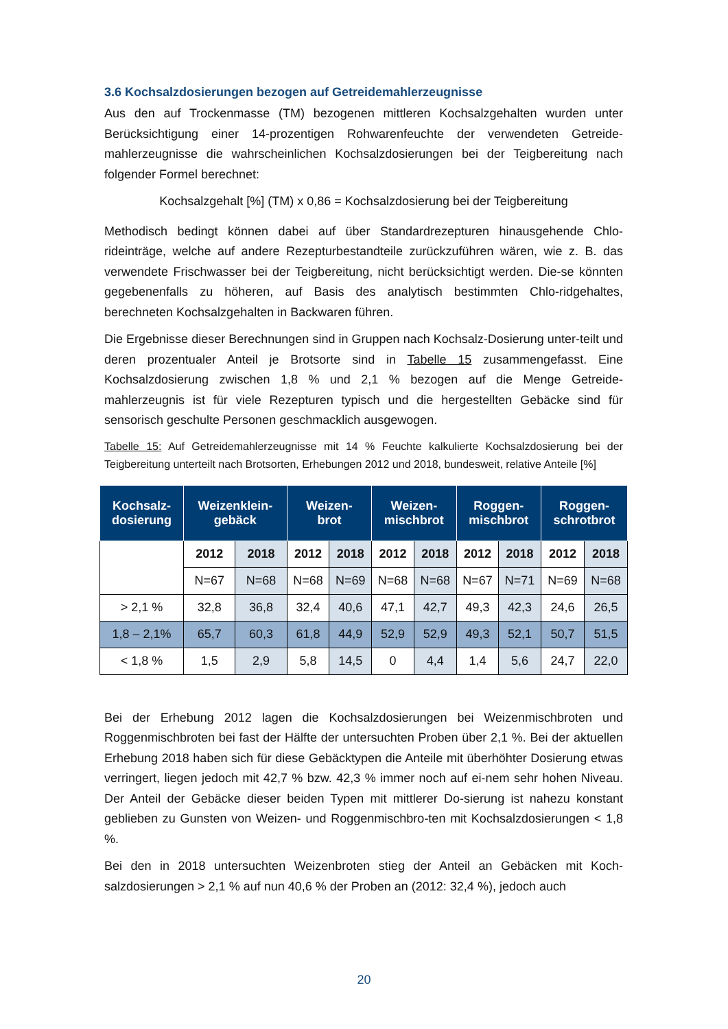3.6 Kochsalzdosierungen bezogen auf Getreidemahlerzeugnisse
Aus den auf Trockenmasse (TM) bezogenen mittleren Kochsalzgehalten wurden unter Berücksichtigung einer 14-prozentigen Rohwarenfeuchte der verwendeten Getreide-mahlerzeugnisse die wahrscheinlichen Kochsalzdosierungen bei der Teigbereitung nach folgender Formel berechnet:
Kochsalzgehalt [%] (TM) x 0,86 = Kochsalzdosierung bei der Teigbereitung
Methodisch bedingt können dabei auf über Standardrezepturen hinausgehende Chlo-rideinträge, welche auf andere Rezepturbestandteile zurückzuführen wären, wie z. B. das verwendete Frischwasser bei der Teigbereitung, nicht berücksichtigt werden. Die-se könnten gegebenenfalls zu höheren, auf Basis des analytisch bestimmten Chlo-ridgehaltes, berechneten Kochsalzgehalten in Backwaren führen.
Die Ergebnisse dieser Berechnungen sind in Gruppen nach Kochsalz-Dosierung unter-teilt und deren prozentualer Anteil je Brotsorte sind in Tabelle 15 zusammengefasst. Eine Kochsalzdosierung zwischen 1,8 % und 2,1 % bezogen auf die Menge Getreide-mahlerzeugnis ist für viele Rezepturen typisch und die hergestellten Gebäcke sind für sensorisch geschulte Personen geschmacklich ausgewogen.
Tabelle 15: Auf Getreidemahlerzeugnisse mit 14 % Feuchte kalkulierte Kochsalzdosierung bei der Teigbereitung unterteilt nach Brotsorten, Erhebungen 2012 und 2018, bundesweit, relative Anteile [%]
| Kochsalz- dosierung | Weizenklein- gebäck | | Weizen- brot | | Weizen- mischbrot | | Roggen- mischbrot | | Roggen- schrotbrot | |
| --- | --- | --- | --- | --- | --- | --- | --- | --- | --- | --- |
| | 2012 | 2018 | 2012 | 2018 | 2012 | 2018 | 2012 | 2018 | 2012 | 2018 |
| | N=67 | N=68 | N=68 | N=69 | N=68 | N=68 | N=67 | N=71 | N=69 | N=68 |
| > 2,1 % | 32,8 | 36,8 | 32,4 | 40,6 | 47,1 | 42,7 | 49,3 | 42,3 | 24,6 | 26,5 |
| 1,8 – 2,1% | 65,7 | 60,3 | 61,8 | 44,9 | 52,9 | 52,9 | 49,3 | 52,1 | 50,7 | 51,5 |
| < 1,8 % | 1,5 | 2,9 | 5,8 | 14,5 | 0 | 4,4 | 1,4 | 5,6 | 24,7 | 22,0 |
Bei der Erhebung 2012 lagen die Kochsalzdosierungen bei Weizenmischbroten und Roggenmischbroten bei fast der Hälfte der untersuchten Proben über 2,1 %. Bei der aktuellen Erhebung 2018 haben sich für diese Gebäcktypen die Anteile mit überhöhter Dosierung etwas verringert, liegen jedoch mit 42,7 % bzw. 42,3 % immer noch auf ei-nem sehr hohen Niveau. Der Anteil der Gebäcke dieser beiden Typen mit mittlerer Do-sierung ist nahezu konstant geblieben zu Gunsten von Weizen- und Roggenmischbro-ten mit Kochsalzdosierungen < 1,8 %.
Bei den in 2018 untersuchten Weizenbroten stieg der Anteil an Gebäcken mit Koch-salzdosierungen > 2,1 % auf nun 40,6 % der Proben an (2012: 32,4 %), jedoch auch
20